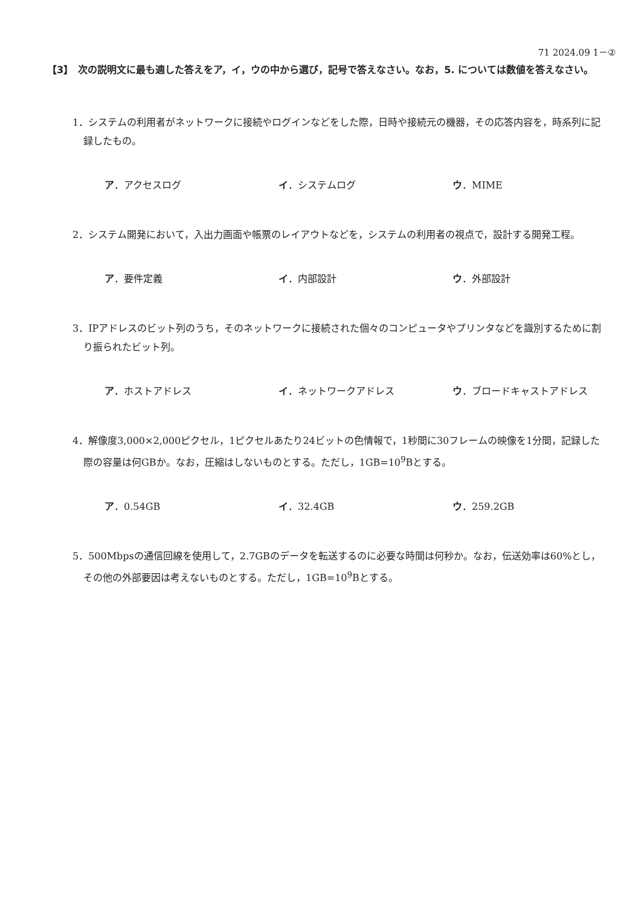71 2024.09 1－②
【3】　次の説明文に最も適した答えをア，イ，ウの中から選び，記号で答えなさい。なお，5. については数値を答えなさい。
1．システムの利用者がネットワークに接続やログインなどをした際，日時や接続元の機器，その応答内容を，時系列に記録したもの。
ア．アクセスログ イ．システムログ ウ．MIME
2．システム開発において，入出力画面や帳票のレイアウトなどを，システムの利用者の視点で，設計する開発工程。
ア．要件定義 イ．内部設計 ウ．外部設計
3．IPアドレスのビット列のうち，そのネットワークに接続された個々のコンピュータやプリンタなどを識別するために割り振られたビット列。
ア．ホストアドレス イ．ネットワークアドレス ウ．ブロードキャストアドレス
4．解像度3,000×2,000ピクセル，1ピクセルあたり24ビットの色情報で，1秒間に30フレームの映像を1分間，記録した際の容量は何GBか。なお，圧縮はしないものとする。ただし，1GB=10<sup>9</sup>Bとする。
ア．0.54GB イ．32.4GB ウ．259.2GB
5．500Mbpsの通信回線を使用して，2.7GBのデータを転送するのに必要な時間は何秒か。なお，伝送効率は60%とし，その他の外部要因は考えないものとする。ただし，1GB=10<sup>9</sup>Bとする。